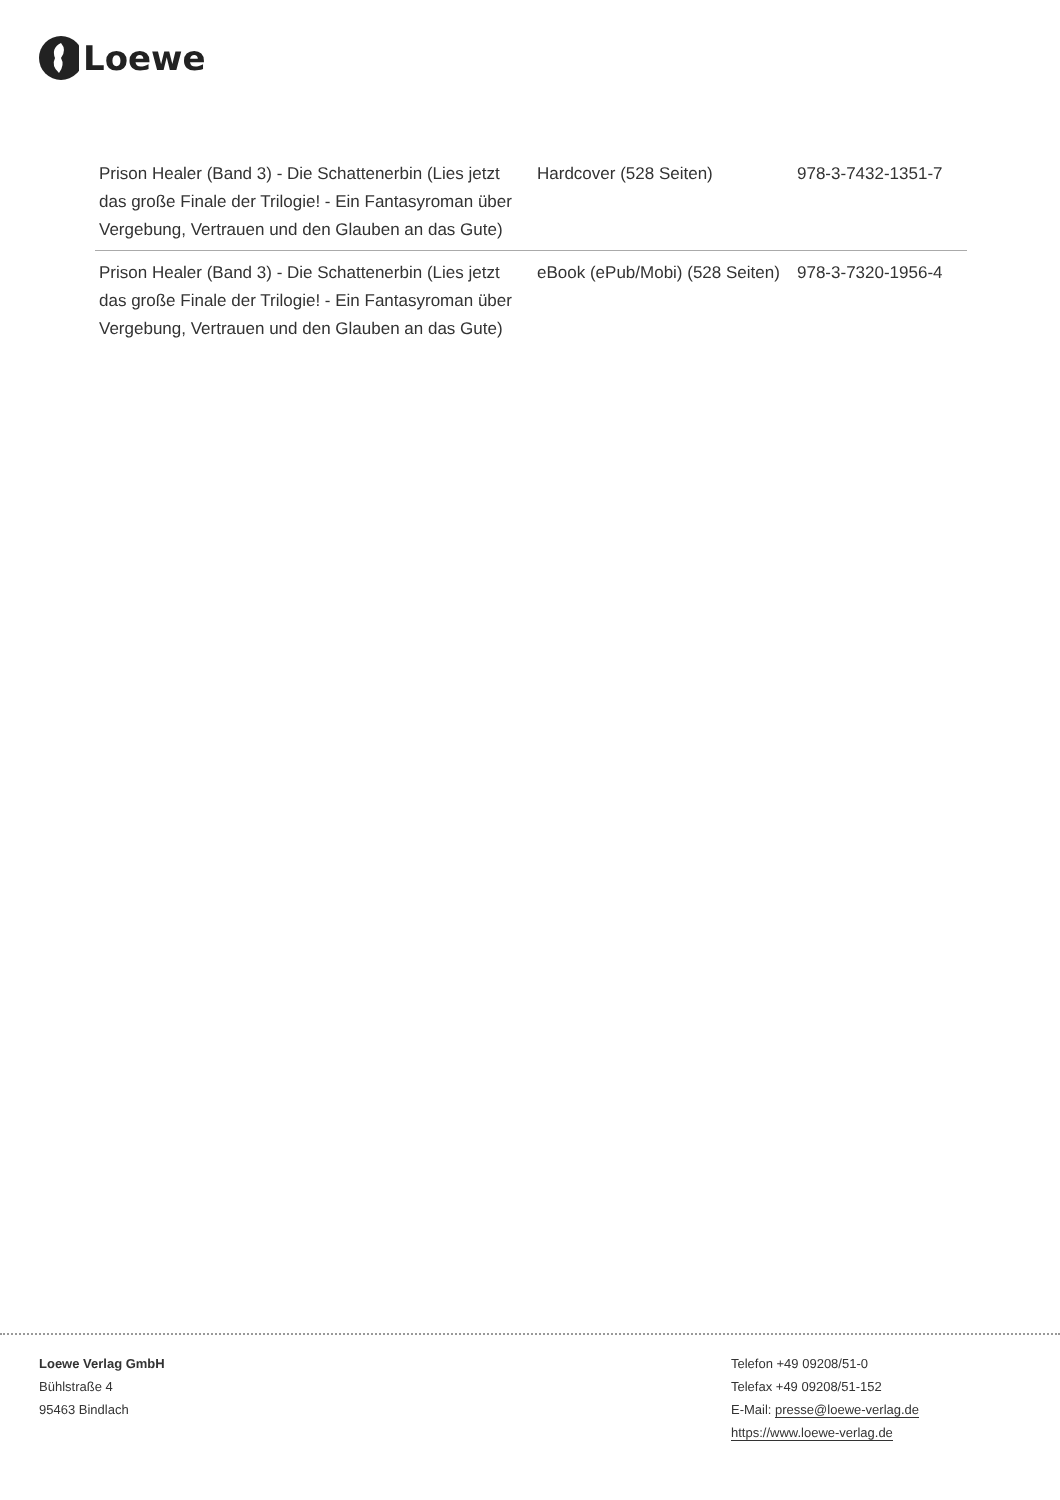Loewe
| Prison Healer (Band 3) - Die Schattenerbin (Lies jetzt das große Finale der Trilogie! - Ein Fantasyroman über Vergebung, Vertrauen und den Glauben an das Gute) | Hardcover (528 Seiten) | 978-3-7432-1351-7 |
| Prison Healer (Band 3) - Die Schattenerbin (Lies jetzt das große Finale der Trilogie! - Ein Fantasyroman über Vergebung, Vertrauen und den Glauben an das Gute) | eBook (ePub/Mobi) (528 Seiten) | 978-3-7320-1956-4 |
Loewe Verlag GmbH
Bühlstraße 4
95463 Bindlach
Telefon +49 09208/51-0
Telefax +49 09208/51-152
E-Mail: presse@loewe-verlag.de
https://www.loewe-verlag.de